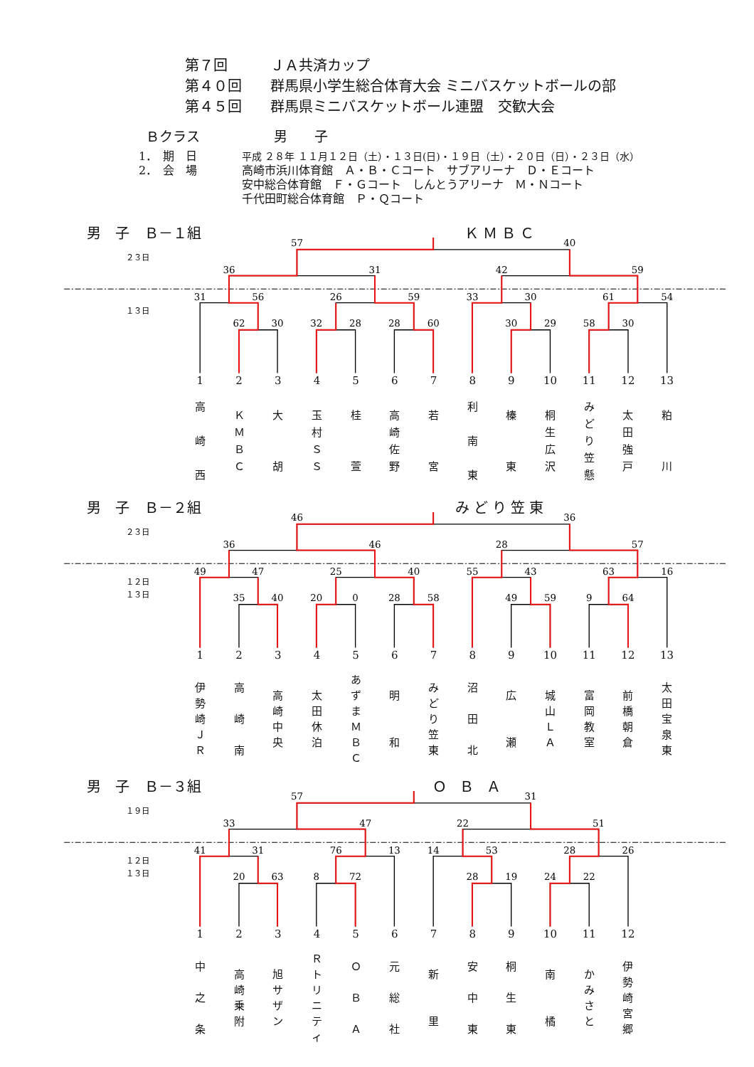第７回 ＪＡ共済カップ
第４０回 群馬県小学生総合体育大会 ミニバスケットボールの部
第４５回 群馬県ミニバスケットボール連盟　交歓大会
Ｂクラス 男　　子
1．　期　日 平成 ２８年 １１月１２日（土）・１３日(日)・１９日（土）・２０日（日）・２３日（水）
2．　会　場 高崎市浜川体育館　Ａ・Ｂ・Ｃコート　サブアリーナ　Ｄ・Ｅコート
安中総合体育館　Ｆ・Ｇコート　しんとうアリーナ　Ｍ・Ｎコート
千代田町総合体育館　Ｐ・Ｑコート
男 子 Ｂ－１組 ＫＭＢＣ
２３日
１３日
57
40
36
31
42
59
31
56
26
59
33
30
61
54
62
30
32
28
28
60
30
29
58
30
1
2
3
4
5
6
7
8
9
10
11
12
13
高
崎
西
Ｋ
Ｍ
Ｂ
Ｃ
大
胡
玉
村
Ｓ
Ｓ
桂
萱
高
崎
佐
野
若
宮
利
南
東
榛
東
桐
生
広
沢
み
ど
り
笠
懸
太
田
強
戸
粕
川
男 子 Ｂ－２組 みどり笠東
２３日
１２日
１３日
46
36
36
46
28
57
49
47
25
40
55
43
63
16
35
40
20
0
28
58
49
59
9
64
1
2
3
4
5
6
7
8
9
10
11
12
13
伊
勢
崎
Ｊ
Ｒ
高
崎
南
高
崎
中
央
太
田
休
泊
あ
ず
ま
Ｍ
Ｂ
Ｃ
明
和
み
ど
り
笠
東
沼
田
北
広
瀬
城
山
Ｌ
Ａ
富
岡
教
室
前
橋
朝
倉
太
田
宝
泉
東
男 子 Ｂ－３組 ＯＢＡ
１９日
１２日
１３日
57
31
33
47
22
51
41
31
76
13
14
53
28
26
20
63
8
72
28
19
24
22
1
2
3
4
5
6
7
8
9
10
11
12
中
之
条
高
崎
乗
附
旭
サ
ザ
ン
Ｒ
ト
リ
ニ
テ
ィ
Ｏ
Ｂ
Ａ
元
総
社
新
里
安
中
東
桐
生
東
南
橘
か
み
さ
と
伊
勢
崎
宮
郷